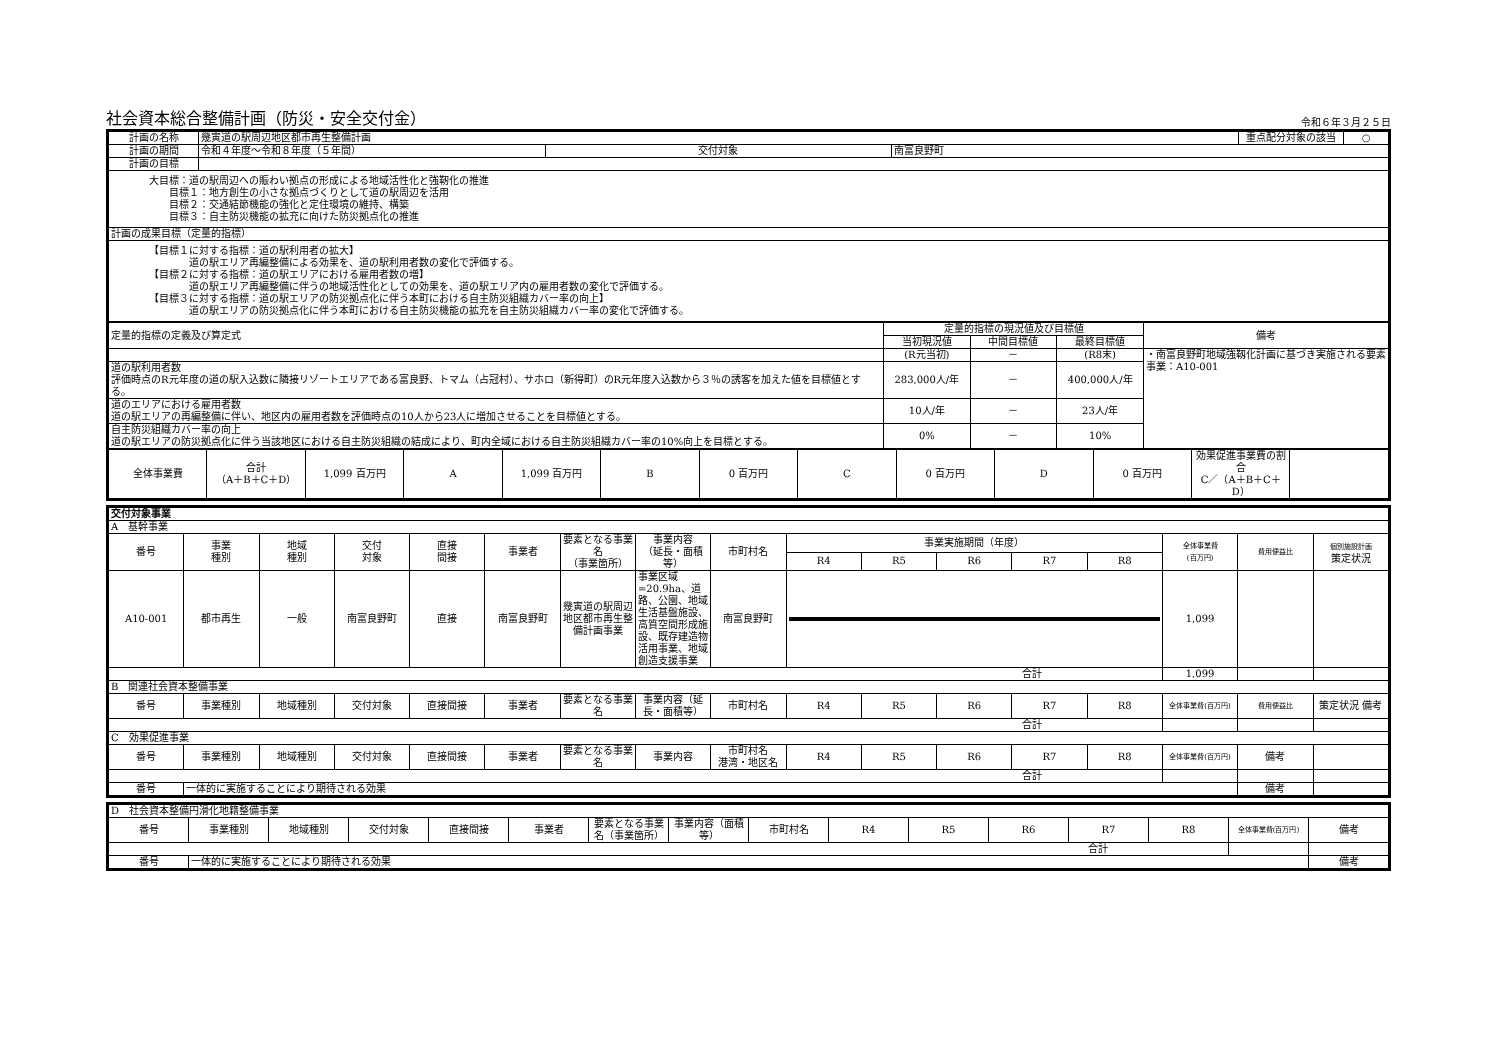社会資本総合整備計画（防災・安全交付金）
令和６年３月２５日
| 計画の名称 | 幾寅道の駅周辺地区都市再生整備計画 | | | 重点配分対象の該当 | ○ |
| 計画の期間 | 令和４年度〜令和８年度（５年間） | 交付対象 | 南富良野町 | | |
| 計画の目標 | | | | | |
| 大目標：道の駅周辺への賑わい拠点の形成による地域活性化と強靭化の推進 目標１：地方創生の小さな拠点づくりとして道の駅周辺を活用 目標２：交通結節機能の強化と定住環境の維持、構築 目標３：自主防災機能の拡充に向けた防災拠点化の推進 | | | | | |
| 計画の成果目標（定量的指標） | | | | | |
| 【目標１に対する指標：道の駅利用者の拡大】 道の駅エリア再編整備による効果を、道の駅利用者数の変化で評価する。 【目標２に対する指標：道の駅エリアにおける雇用者数の増】 道の駅エリア再編整備に伴うの地域活性化としての効果を、道の駅エリア内の雇用者数の変化で評価する。 【目標３に対する指標：道の駅エリアの防災拠点化に伴う本町における自主防災組織カバー率の向上】 道の駅エリアの防災拠点化に伴う本町における自主防災機能の拡充を自主防災組織カバー率の変化で評価する。 | | | | | |
| 定量的指標の定義及び算定式 | 定量的指標の現況値及び目標値 | | | 備考 |
| | 当初現況値 | 中間目標値 | 最終目標値 | |
| | (R元当初) | － | (R8末) | ・南富良野町地域強靱化計画に基づき実施される要素事業：A10-001 |
| 道の駅利用者数 評価時点のR元年度の道の駅入込数に隣接リゾートエリアである富良野、トマム（占冠村）、サホロ（新得町）のR元年度入込数から３％の誘客を加えた値を目標値とする。 | 283,000人/年 | － | 400,000人/年 | |
| 道のエリアにおける雇用者数 道の駅エリアの再編整備に伴い、地区内の雇用者数を評価時点の10人から23人に増加させることを目標値とする。 | 10人/年 | － | 23人/年 | |
| 自主防災組織カバー率の向上 道の駅エリアの防災拠点化に伴う当該地区における自主防災組織の結成により、町内全域における自主防災組織カバー率の10%向上を目標とする。 | 0% | － | 10% | |
| 全体事業費 | 合計 （A＋B＋C＋D） | 1,099 百万円 | A | 1,099 百万円 | B | 0 百万円 | C | 0 百万円 | D | 0 百万円 | 効果促進事業費の割合 C／（A＋B＋C＋D） | |
| 交付対象事業 | | | | | | | | | | | | | | | | |
| A 基幹事業 | | | | | | | | | | | | | | | | |
| 番号 | 事業 種別 | 地域 種別 | 交付 対象 | 直接 間接 | 事業者 | 要素となる事業名 （事業箇所） | 事業内容 （延長・面積等） | 市町村名 | 事業実施期間（年度） | | | | | 全体事業費 (百万円) | 費用便益比 | 個別施設計画 策定状況 |
| | | | | | | | | | R4 | R5 | R6 | R7 | R8 | | | |
| A10-001 | 都市再生 | 一般 | 南富良野町 | 直接 | 南富良野町 | 幾寅道の駅周辺地区都市再生整備計画事業 | 事業区域=20.9ha、道路、公園、地域生活基盤施設、高質空間形成施設、既存建造物活用事業、地域創造支援事業 | 南富良野町 | | | | | | 1,099 | | |
| 合計 | | | | | | | | | | | | | | 1,099 | | |
| B 関連社会資本整備事業 | | | | | | | | | | | | | | | | |
| 番号 | 事業種別 | 地域種別 | 交付対象 | 直接間接 | 事業者 | 要素となる事業名 | 事業内容（延長・面積等） | 市町村名 | R4 | R5 | R6 | R7 | R8 | 全体事業費(百万円) | 費用便益比 | 策定状況 備考 |
| 合計 | | | | | | | | | | | | | | | | |
| C 効果促進事業 | | | | | | | | | | | | | | | | |
| 番号 | 事業種別 | 地域種別 | 交付対象 | 直接間接 | 事業者 | 要素となる事業名 | 事業内容 | 市町村名 港湾・地区名 | R4 | R5 | R6 | R7 | R8 | 全体事業費(百万円) | 備考 | |
| 合計 | | | | | | | | | | | | | | | | |
| 番号 | 一体的に実施することにより期待される効果 | | | | | | | | | | | | | | 備考 | |
| D 社会資本整備円滑化地籍整備事業 | | | | | | | | | | | | | | | |
| 番号 | 事業種別 | 地域種別 | 交付対象 | 直接間接 | 事業者 | 要素となる事業名（事業箇所） | 事業内容（面積等） | 市町村名 | R4 | R5 | R6 | R7 | R8 | 全体事業費(百万円) | 備考 |
| 合計 | | | | | | | | | | | | | | | |
| 番号 | 一体的に実施することにより期待される効果 | | | | | | | | | | | | | | 備考 |